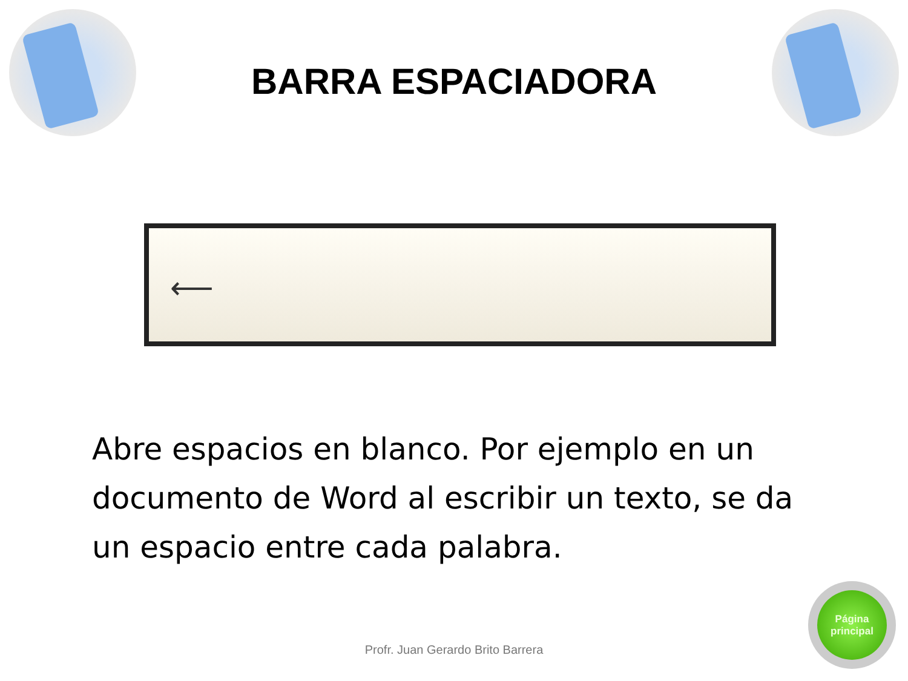BARRA ESPACIADORA
⟵
Abre espacios en blanco. Por ejemplo en un documento de Word al escribir un texto, se da un espacio entre cada palabra.
Profr. Juan Gerardo Brito Barrera
Página
principal